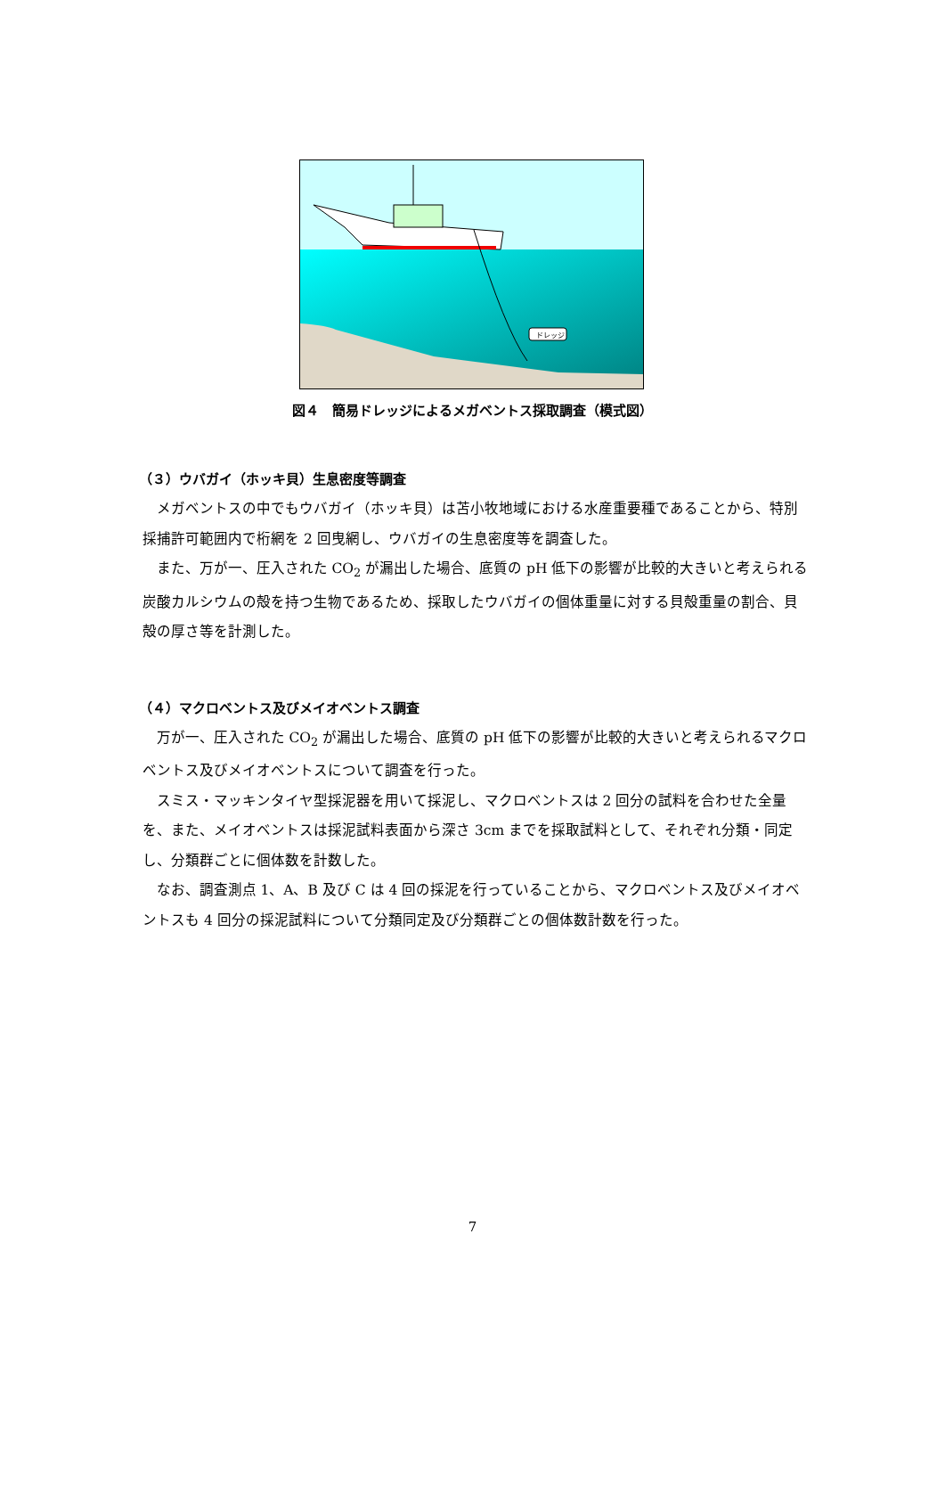ドレッジ
図４　簡易ドレッジによるメガベントス採取調査（模式図）
（３）ウバガイ（ホッキ貝）生息密度等調査
メガベントスの中でもウバガイ（ホッキ貝）は苫小牧地域における水産重要種であることから、特別採捕許可範囲内で桁網を 2 回曳網し、ウバガイの生息密度等を調査した。
また、万が一、圧入された CO<sub>2</sub> が漏出した場合、底質の pH 低下の影響が比較的大きいと考えられる炭酸カルシウムの殻を持つ生物であるため、採取したウバガイの個体重量に対する貝殻重量の割合、貝殻の厚さ等を計測した。
（４）マクロベントス及びメイオベントス調査
万が一、圧入された CO<sub>2</sub> が漏出した場合、底質の pH 低下の影響が比較的大きいと考えられるマクロベントス及びメイオベントスについて調査を行った。
スミス・マッキンタイヤ型採泥器を用いて採泥し、マクロベントスは 2 回分の試料を合わせた全量を、また、メイオベントスは採泥試料表面から深さ 3cm までを採取試料として、それぞれ分類・同定し、分類群ごとに個体数を計数した。
なお、調査測点 1、A、B 及び C は 4 回の採泥を行っていることから、マクロベントス及びメイオベントスも 4 回分の採泥試料について分類同定及び分類群ごとの個体数計数を行った。
7